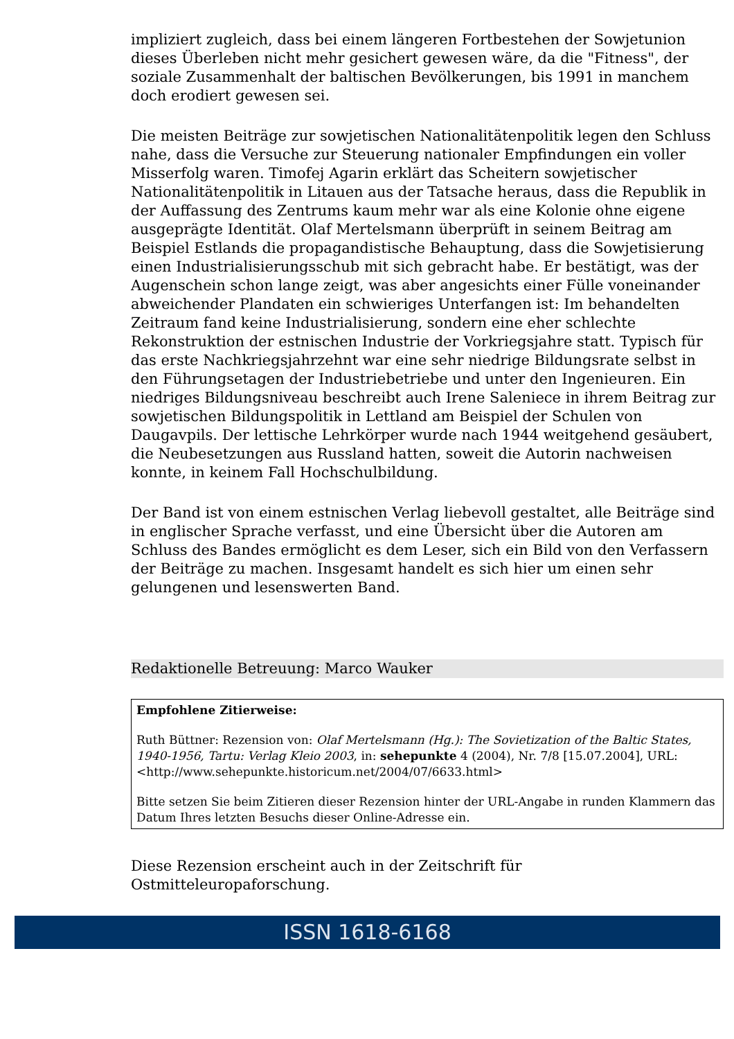impliziert zugleich, dass bei einem längeren Fortbestehen der Sowjetunion dieses Überleben nicht mehr gesichert gewesen wäre, da die "Fitness", der soziale Zusammenhalt der baltischen Bevölkerungen, bis 1991 in manchem doch erodiert gewesen sei.
Die meisten Beiträge zur sowjetischen Nationalitätenpolitik legen den Schluss nahe, dass die Versuche zur Steuerung nationaler Empfindungen ein voller Misserfolg waren. Timofej Agarin erklärt das Scheitern sowjetischer Nationalitätenpolitik in Litauen aus der Tatsache heraus, dass die Republik in der Auffassung des Zentrums kaum mehr war als eine Kolonie ohne eigene ausgeprägte Identität. Olaf Mertelsmann überprüft in seinem Beitrag am Beispiel Estlands die propagandistische Behauptung, dass die Sowjetisierung einen Industrialisierungsschub mit sich gebracht habe. Er bestätigt, was der Augenschein schon lange zeigt, was aber angesichts einer Fülle voneinander abweichender Plandaten ein schwieriges Unterfangen ist: Im behandelten Zeitraum fand keine Industrialisierung, sondern eine eher schlechte Rekonstruktion der estnischen Industrie der Vorkriegsjahre statt. Typisch für das erste Nachkriegsjahrzehnt war eine sehr niedrige Bildungsrate selbst in den Führungsetagen der Industriebetriebe und unter den Ingenieuren. Ein niedriges Bildungsniveau beschreibt auch Irene Saleniece in ihrem Beitrag zur sowjetischen Bildungspolitik in Lettland am Beispiel der Schulen von Daugavpils. Der lettische Lehrkörper wurde nach 1944 weitgehend gesäubert, die Neubesetzungen aus Russland hatten, soweit die Autorin nachweisen konnte, in keinem Fall Hochschulbildung.
Der Band ist von einem estnischen Verlag liebevoll gestaltet, alle Beiträge sind in englischer Sprache verfasst, und eine Übersicht über die Autoren am Schluss des Bandes ermöglicht es dem Leser, sich ein Bild von den Verfassern der Beiträge zu machen. Insgesamt handelt es sich hier um einen sehr gelungenen und lesenswerten Band.
Redaktionelle Betreuung: Marco Wauker
Empfohlene Zitierweise:
Ruth Büttner: Rezension von: Olaf Mertelsmann (Hg.): The Sovietization of the Baltic States, 1940-1956, Tartu: Verlag Kleio 2003, in: sehepunkte 4 (2004), Nr. 7/8 [15.07.2004], URL: <http://www.sehepunkte.historicum.net/2004/07/6633.html>
Bitte setzen Sie beim Zitieren dieser Rezension hinter der URL-Angabe in runden Klammern das Datum Ihres letzten Besuchs dieser Online-Adresse ein.
Diese Rezension erscheint auch in der Zeitschrift für Ostmitteleuropaforschung.
ISSN 1618-6168